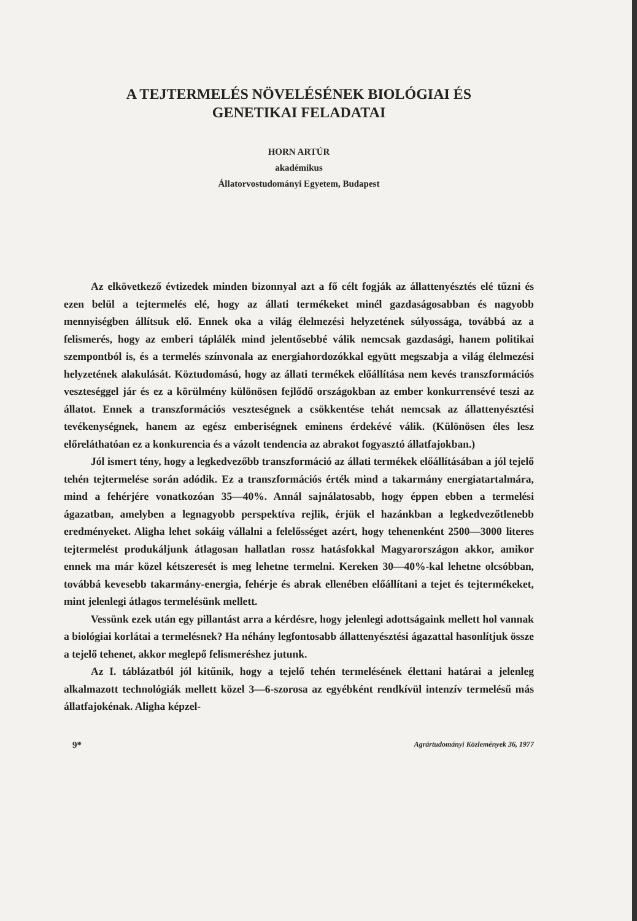A TEJTERMELÉS NÖVELÉSÉNEK BIOLÓGIAI ÉS
GENETIKAI FELADATAI
HORN ARTÚR
akadémikus
Állatorvostudományi Egyetem, Budapest
Az elkövetkező évtizedek minden bizonnyal azt a fő célt fogják az állattenyésztés elé tűzni és ezen belül a tejtermelés elé, hogy az állati termékeket minél gazdaságosabban és nagyobb mennyiségben állítsuk elő. Ennek oka a világ élelmezési helyzetének súlyossága, továbbá az a felismerés, hogy az emberi táplálék mind jelentősebbé válik nemcsak gazdasági, hanem politikai szempontból is, és a termelés színvonala az energiahordozókkal együtt megszabja a világ élelmezési helyzetének alakulását. Köztudomású, hogy az állati termékek előállítása nem kevés transzformációs veszteséggel jár és ez a körülmény különösen fejlődő országokban az ember konkurrensévé teszi az állatot. Ennek a transzformációs veszteségnek a csökkentése tehát nemcsak az állattenyésztési tevékenységnek, hanem az egész emberiségnek eminens érdekévé válik. (Különösen éles lesz előreláthatóan ez a konkurencia és a vázolt tendencia az abrakot fogyasztó állatfajokban.)
Jól ismert tény, hogy a legkedvezőbb transzformáció az állati termékek előállításában a jól tejelő tehén tejtermelése során adódik. Ez a transzformációs érték mind a takarmány energiatartalmára, mind a fehérjére vonatkozóan 35—40%. Annál sajnálatosabb, hogy éppen ebben a termelési ágazatban, amelyben a legnagyobb perspektíva rejlik, érjük el hazánkban a legkedvezőtlenebb eredményeket. Aligha lehet sokáig vállalni a felelősséget azért, hogy tehenenként 2500—3000 literes tejtermelést produkáljunk átlagosan hallatlan rossz hatásfokkal Magyarországon akkor, amikor ennek ma már közel kétszeresét is meg lehetne termelni. Kereken 30—40%-kal lehetne olcsóbban, továbbá kevesebb takarmány-energia, fehérje és abrak ellenében előállítani a tejet és tejtermékeket, mint jelenlegi átlagos termelésünk mellett.
Vessünk ezek után egy pillantást arra a kérdésre, hogy jelenlegi adottságaink mellett hol vannak a biológiai korlátai a termelésnek? Ha néhány legfontosabb állattenyésztési ágazattal hasonlítjuk össze a tejelő tehenet, akkor meglepő felismeréshez jutunk.
Az I. táblázatból jól kitűnik, hogy a tejelő tehén termelésének élettani határai a jelenleg alkalmazott technológiák mellett közel 3—6-szorosa az egyébként rendkívül intenzív termelésű más állatfajokénak. Aligha képzel-
9* Agrártudományi Közlemények 36, 1977